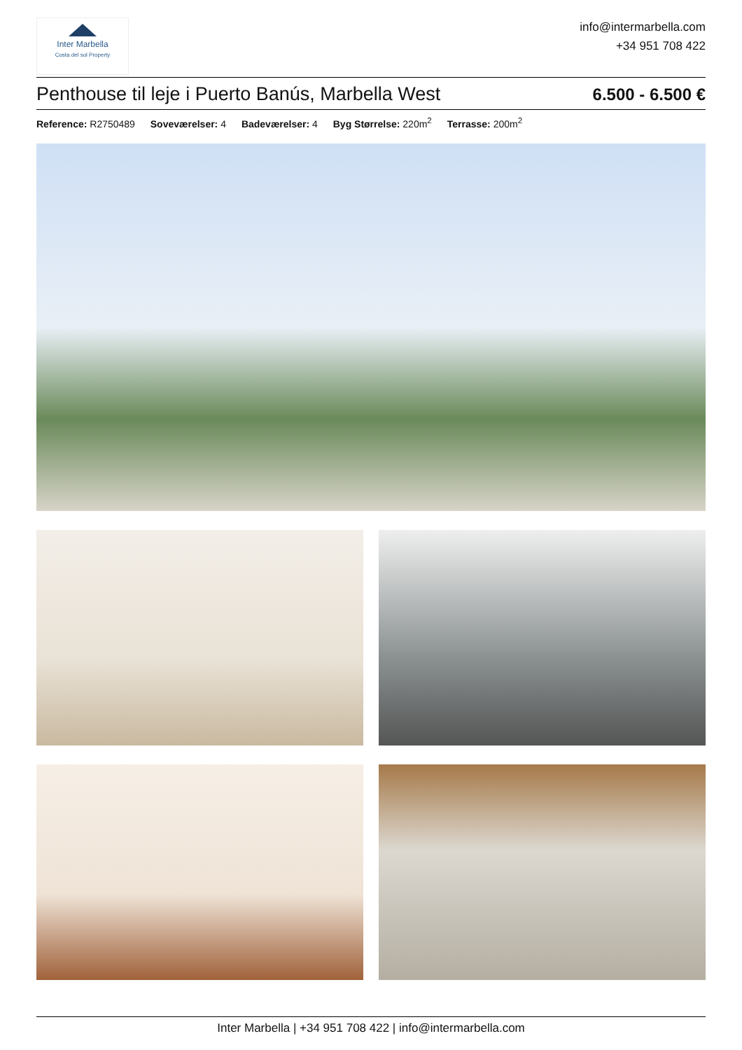Inter Marbella
Costa del sol Property
info@intermarbella.com
+34 951 708 422
Penthouse til leje i Puerto Banús, Marbella West
6.500 - 6.500 €
Reference: R2750489 Soveværelser: 4 Badeværelser: 4 Byg Størrelse: 220m<sup>2</sup> Terrasse: 200m<sup>2</sup>
Inter Marbella | +34 951 708 422 | info@intermarbella.com